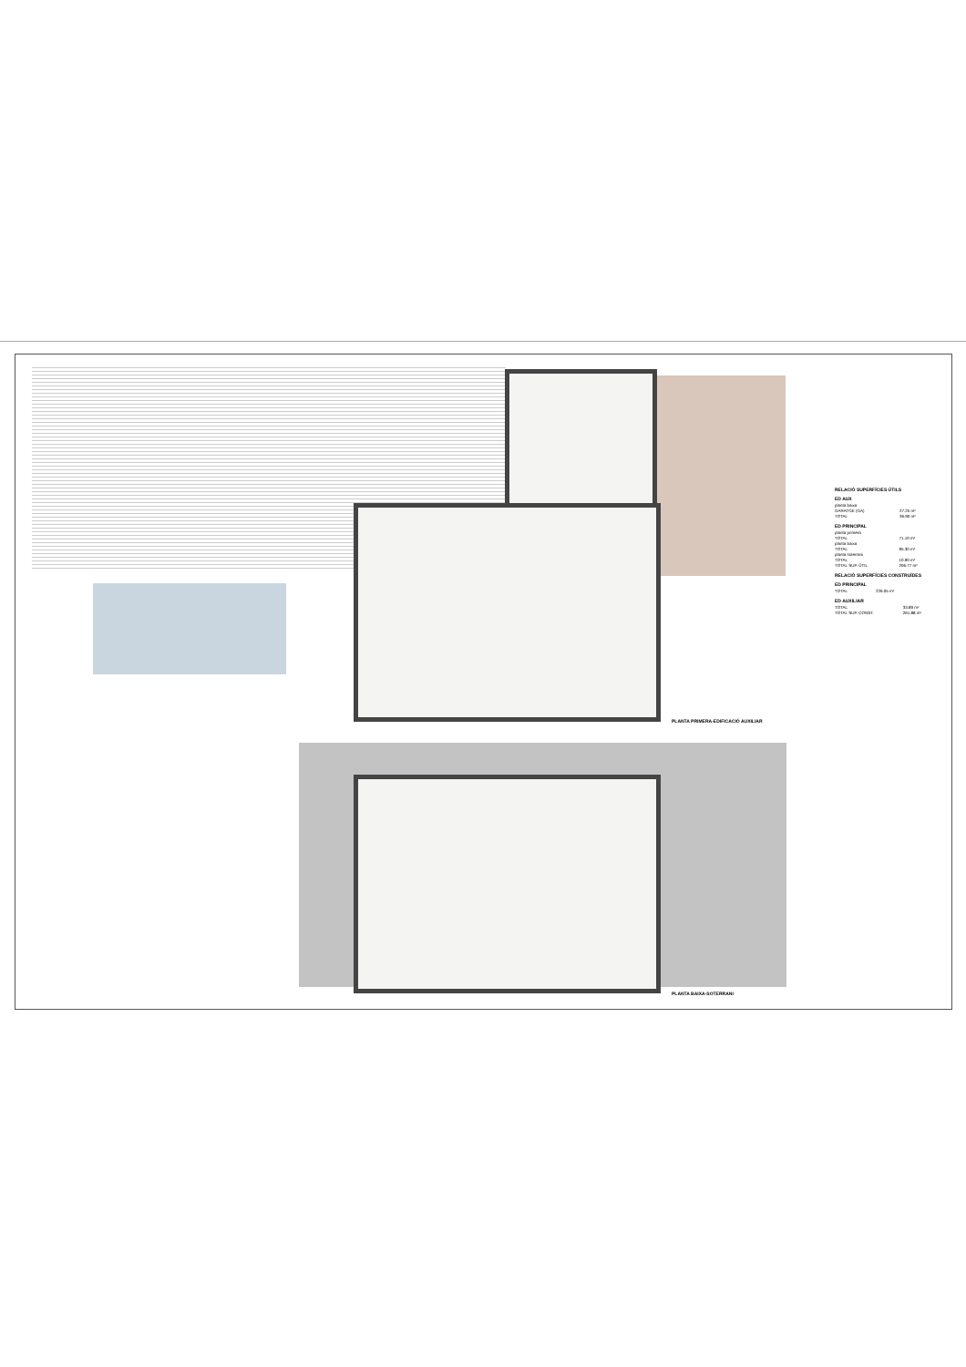PLANTA PRIMERA-EDIFICACIÓ AUXILIAR
PLANTA BAIXA-SOTERRANI
RELACIÓ SUPERFÍCIES ÚTILS
ED AUX
| planta baixa | |
| GARATGE (GA) | 27.25 m² |
| TOTAL | 36.90 m² |
ED PRINCIPAL
| planta primera | |
| TOTAL | 71.10 m² |
| planta baixa | |
| TOTAL | 95.30 m² |
| planta soterrani | |
| TOTAL | 10.90 m² |
| TOTAL SUP. ÚTIL | 206.77 m² |
RELACIÓ SUPERFÍCIES CONSTRUÏDES
ED PRINCIPAL
| TOTAL | 226.05 m² |
ED AUXILIAR
| TOTAL | 33.89 m² |
| TOTAL SUP. CONST. | 261.88 m² |